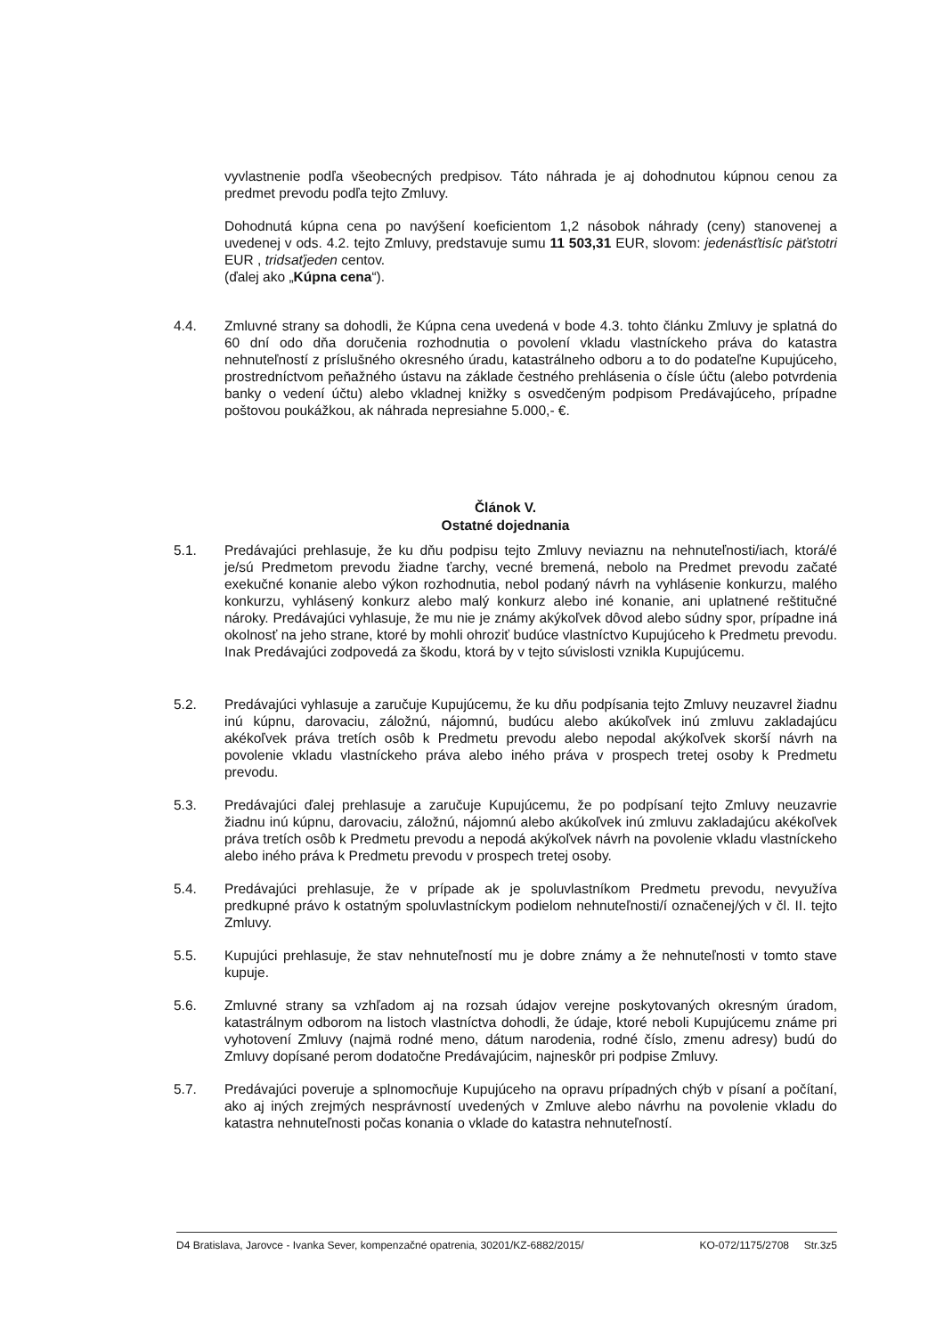vyvlastnenie podľa všeobecných predpisov. Táto náhrada je aj dohodnutou kúpnou cenou za predmet prevodu podľa tejto Zmluvy.
Dohodnutá kúpna cena po navýšení koeficientom 1,2 násobok náhrady (ceny) stanovenej a uvedenej v ods. 4.2. tejto Zmluvy, predstavuje sumu 11 503,31 EUR, slovom: jedenásťtisíc päťstotri EUR , tridsaťjeden centov.
(ďalej ako „Kúpna cena“).
4.4. Zmluvné strany sa dohodli, že Kúpna cena uvedená v bode 4.3. tohto článku Zmluvy je splatná do 60 dní odo dňa doručenia rozhodnutia o povolení vkladu vlastníckeho práva do katastra nehnuteľností z príslušného okresného úradu, katastrálneho odboru a to do podateľne Kupujúceho, prostredníctvom peňažného ústavu na základe čestného prehlásenia o čísle účtu (alebo potvrdenia banky o vedení účtu) alebo vkladnej knižky s osvedčeným podpisom Predávajúceho, prípadne poštovou poukážkou, ak náhrada nepresiahne 5.000,- €.
Článok V.
Ostatné dojednania
5.1. Predávajúci prehlasuje, že ku dňu podpisu tejto Zmluvy neviaznu na nehnuteľnosti/iach, ktorá/é je/sú Predmetom prevodu žiadne ťarchy, vecné bremená, nebolo na Predmet prevodu začaté exekučné konanie alebo výkon rozhodnutia, nebol podaný návrh na vyhlásenie konkurzu, malého konkurzu, vyhlásený konkurz alebo malý konkurz alebo iné konanie, ani uplatnené reštitučné nároky. Predávajúci vyhlasuje, že mu nie je známy akýkoľvek dôvod alebo súdny spor, prípadne iná okolnosť na jeho strane, ktoré by mohli ohroziť budúce vlastníctvo Kupujúceho k Predmetu prevodu. Inak Predávajúci zodpovedá za škodu, ktorá by v tejto súvislosti vznikla Kupujúcemu.
5.2. Predávajúci vyhlasuje a zaručuje Kupujúcemu, že ku dňu podpísania tejto Zmluvy neuzavrel žiadnu inú kúpnu, darovaciu, záložnú, nájomnú, budúcu alebo akúkoľvek inú zmluvu zakladajúcu akékoľvek práva tretích osôb k Predmetu prevodu alebo nepodal akýkoľvek skorší návrh na povolenie vkladu vlastníckeho práva alebo iného práva v prospech tretej osoby k Predmetu prevodu.
5.3. Predávajúci ďalej prehlasuje a zaručuje Kupujúcemu, že po podpísaní tejto Zmluvy neuzavrie žiadnu inú kúpnu, darovaciu, záložnú, nájomnú alebo akúkoľvek inú zmluvu zakladajúcu akékoľvek práva tretích osôb k Predmetu prevodu a nepodá akýkoľvek návrh na povolenie vkladu vlastníckeho alebo iného práva k Predmetu prevodu v prospech tretej osoby.
5.4. Predávajúci prehlasuje, že v prípade ak je spoluvlastníkom Predmetu prevodu, nevyužíva predkupné právo k ostatným spoluvlastníckym podielom nehnuteľnosti/í označenej/ých v čl. II. tejto Zmluvy.
5.5. Kupujúci prehlasuje, že stav nehnuteľností mu je dobre známy a že nehnuteľnosti v tomto stave kupuje.
5.6. Zmluvné strany sa vzhľadom aj na rozsah údajov verejne poskytovaných okresným úradom, katastrálnym odborom na listoch vlastníctva dohodli, že údaje, ktoré neboli Kupujúcemu známe pri vyhotovení Zmluvy (najmä rodné meno, dátum narodenia, rodné číslo, zmenu adresy) budú do Zmluvy dopísané perom dodatočne Predávajúcim, najneskôr pri podpise Zmluvy.
5.7. Predávajúci poveruje a splnomocňuje Kupujúceho na opravu prípadných chýb v písaní a počítaní, ako aj iných zrejmých nesprávností uvedených v Zmluve alebo návrhu na povolenie vkladu do katastra nehnuteľnosti počas konania o vklade do katastra nehnuteľností.
D4 Bratislava, Jarovce - Ivanka Sever, kompenzačné opatrenia, 30201/KZ-6882/2015/ KO-072/1175/2708 Str.3z5